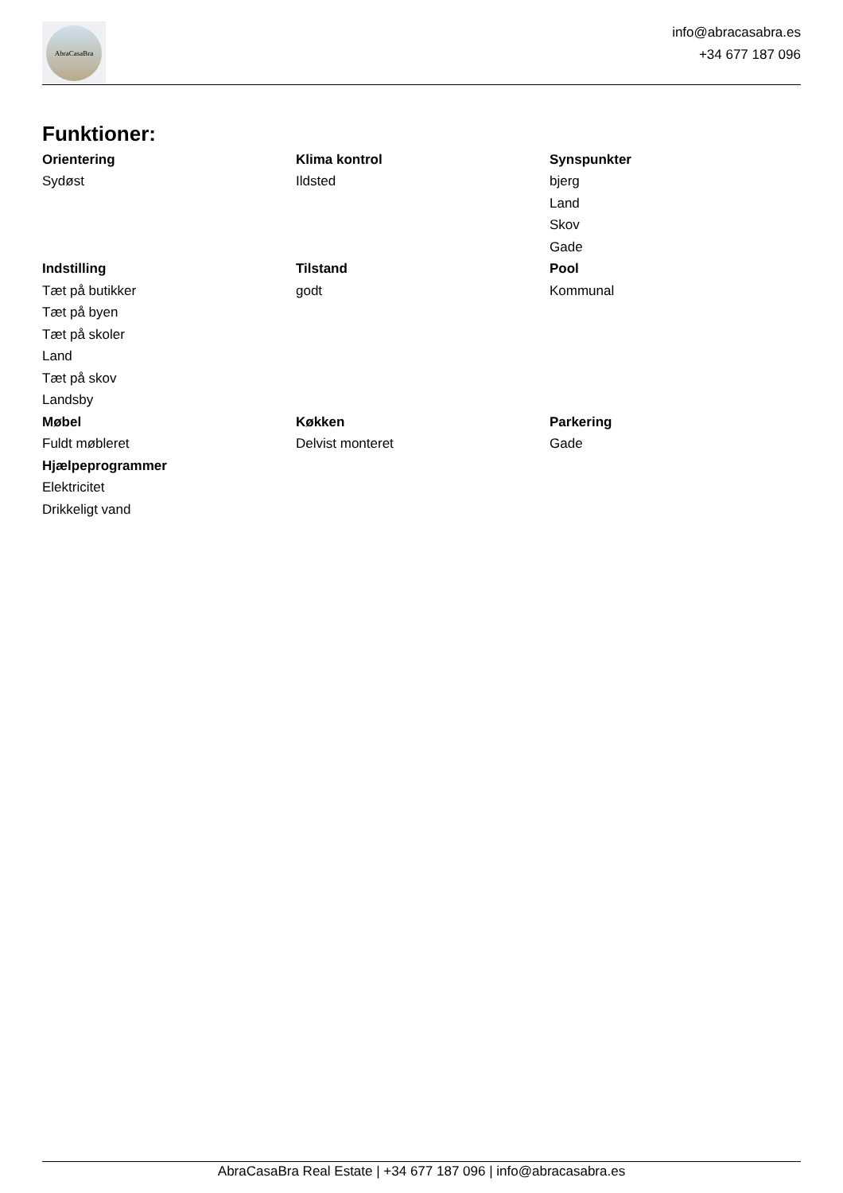AbraCasaBra
info@abracasabra.es
+34 677 187 096
Funktioner:
Orientering
Sydøst
Klima kontrol
Ildsted
Synspunkter
bjerg
Land
Skov
Gade
Indstilling
Tæt på butikker
Tæt på byen
Tæt på skoler
Land
Tæt på skov
Landsby
Tilstand
godt
Pool
Kommunal
Møbel
Fuldt møbleret
Køkken
Delvist monteret
Parkering
Gade
Hjælpeprogrammer
Elektricitet
Drikkeligt vand
AbraCasaBra Real Estate | +34 677 187 096 | info@abracasabra.es